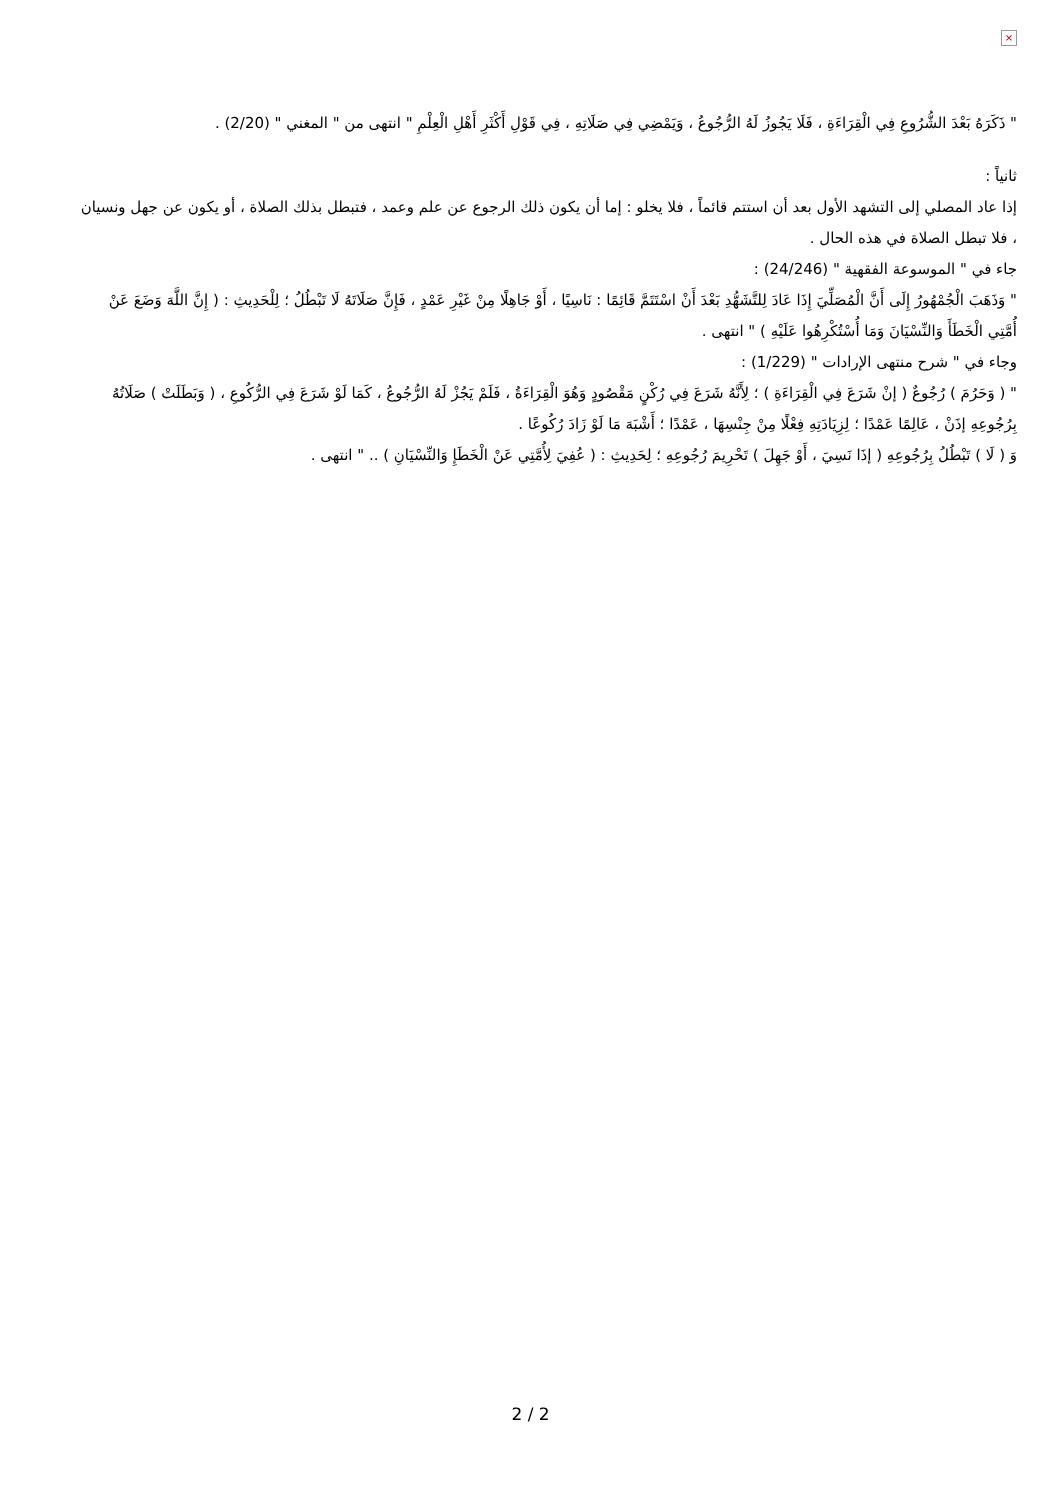×
" ذَكَرَهُ بَعْدَ الشُّرُوعِ فِي الْقِرَاءَةِ ، فَلَا يَجُوزُ لَهُ الرُّجُوعُ ، وَيَمْضِي فِي صَلَاتِهِ ، فِي قَوْلِ أَكْثَرِ أَهْلِ الْعِلْمِ " انتهى من " المغني " (2/20) .
ثانياً :
إذا عاد المصلي إلى التشهد الأول بعد أن استتم قائماً ، فلا يخلو : إما أن يكون ذلك الرجوع عن علم وعمد ، فتبطل بذلك الصلاة ، أو يكون عن جهل ونسيان ، فلا تبطل الصلاة في هذه الحال .
جاء في " الموسوعة الفقهية " (24/246) :
" وَذَهَبَ الْجُمْهُورُ إِلَى أَنَّ الْمُصَلِّيَ إِذَا عَادَ لِلتَّشَهُّدِ بَعْدَ أَنْ اسْتَتَمَّ قَائِمًا : نَاسِيًا ، أَوْ جَاهِلًا مِنْ غَيْرِ عَمْدٍ ، فَإِنَّ صَلَاتَهُ لَا تَبْطُلُ ؛ لِلْحَدِيثِ : ( إِنَّ اللَّهَ وَضَعَ عَنْ أُمَّتِي الْخَطَأَ وَالنِّسْيَانَ وَمَا أُسْتُكْرِهُوا عَلَيْهِ ) " انتهى .
وجاء في " شرح منتهى الإرادات " (1/229) :
" ( وَحَرُمَ ) رُجُوعٌ ( إنْ شَرَعَ فِي الْقِرَاءَةِ ) ؛ لِأَنَّهُ شَرَعَ فِي رُكْنٍ مَقْصُودٍ وَهُوَ الْقِرَاءَةُ ، فَلَمْ يَجُزْ لَهُ الرُّجُوعُ ، كَمَا لَوْ شَرَعَ فِي الرُّكُوعِ ، ( وَبَطَلَتْ ) صَلَاتُهُ بِرُجُوعِهِ إذَنْ ، عَالِمًا عَمْدًا ؛ لِزِيَادَتِهِ فِعْلًا مِنْ جِنْسِهَا ، عَمْدًا ؛ أَشْبَهَ مَا لَوْ زَادَ رُكُوعًا .
وَ ( لَا ) تَبْطُلُ بِرُجُوعِهِ ( إذَا نَسِيَ ، أَوْ جَهِلَ ) تَحْرِيمَ رُجُوعِهِ ؛ لِحَدِيثِ : ( عُفِيَ لِأُمَّتِي عَنْ الْخَطَإِ وَالنِّسْيَانِ ) .. " انتهى .
2 / 2